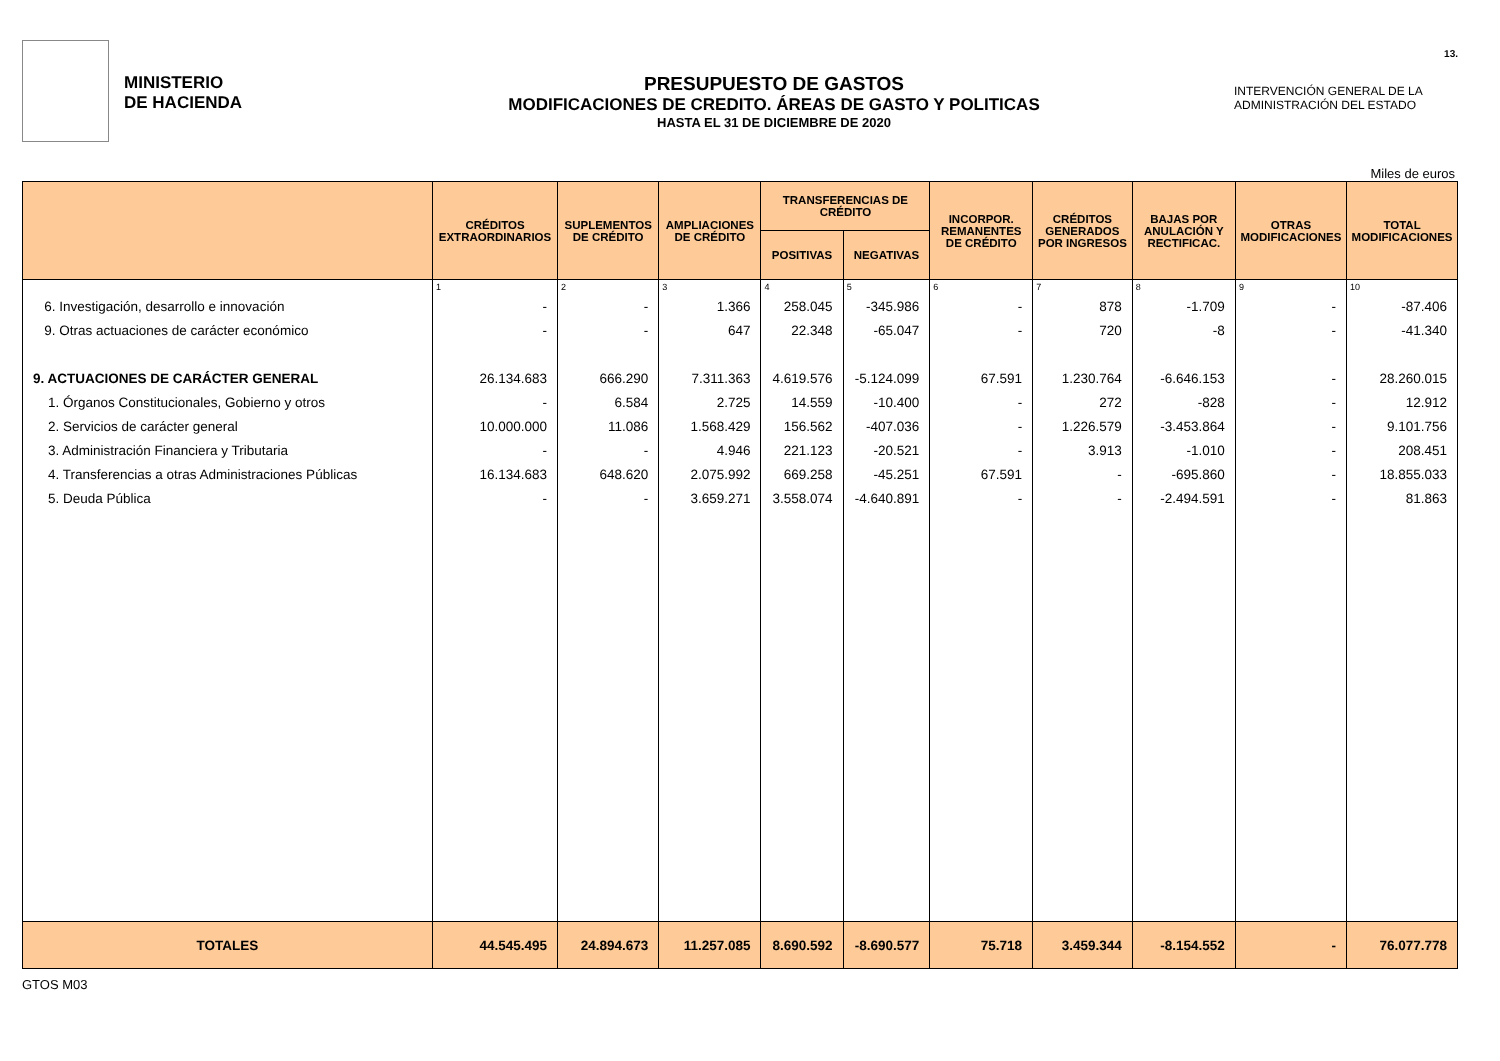13.
MINISTERIO
DE HACIENDA
PRESUPUESTO DE GASTOS
MODIFICACIONES DE CREDITO. ÁREAS DE GASTO Y POLITICAS
HASTA EL 31 DE DICIEMBRE DE 2020
INTERVENCIÓN GENERAL DE LA
ADMINISTRACIÓN DEL ESTADO
Miles de euros
| | CRÉDITOS EXTRAORDINARIOS | SUPLEMENTOS DE CRÉDITO | AMPLIACIONES DE CRÉDITO | TRANSFERENCIAS DE CRÉDITO | | INCORPOR. REMANENTES DE CRÉDITO | CRÉDITOS GENERADOS POR INGRESOS | BAJAS POR ANULACIÓN Y RECTIFICAC. | OTRAS MODIFICACIONES | TOTAL MODIFICACIONES |
| --- | --- | --- | --- | --- | --- | --- | --- | --- | --- | --- |
| | | | | POSITIVAS | NEGATIVAS | | | | | |
| | 1 | 2 | 3 | 4 | 5 | 6 | 7 | 8 | 9 | 10 |
| 6. Investigación, desarrollo e innovación | - | - | 1.366 | 258.045 | -345.986 | - | 878 | -1.709 | - | -87.406 |
| 9. Otras actuaciones de carácter económico | - | - | 647 | 22.348 | -65.047 | - | 720 | -8 | - | -41.340 |
| 9. ACTUACIONES DE CARÁCTER GENERAL | 26.134.683 | 666.290 | 7.311.363 | 4.619.576 | -5.124.099 | 67.591 | 1.230.764 | -6.646.153 | - | 28.260.015 |
| 1. Órganos Constitucionales, Gobierno y otros | - | 6.584 | 2.725 | 14.559 | -10.400 | - | 272 | -828 | - | 12.912 |
| 2. Servicios de carácter general | 10.000.000 | 11.086 | 1.568.429 | 156.562 | -407.036 | - | 1.226.579 | -3.453.864 | - | 9.101.756 |
| 3. Administración Financiera y Tributaria | - | - | 4.946 | 221.123 | -20.521 | - | 3.913 | -1.010 | - | 208.451 |
| 4. Transferencias a otras Administraciones Públicas | 16.134.683 | 648.620 | 2.075.992 | 669.258 | -45.251 | 67.591 | - | -695.860 | - | 18.855.033 |
| 5. Deuda Pública | - | - | 3.659.271 | 3.558.074 | -4.640.891 | - | - | -2.494.591 | - | 81.863 |
| TOTALES | 44.545.495 | 24.894.673 | 11.257.085 | 8.690.592 | -8.690.577 | 75.718 | 3.459.344 | -8.154.552 | - | 76.077.778 |
GTOS M03